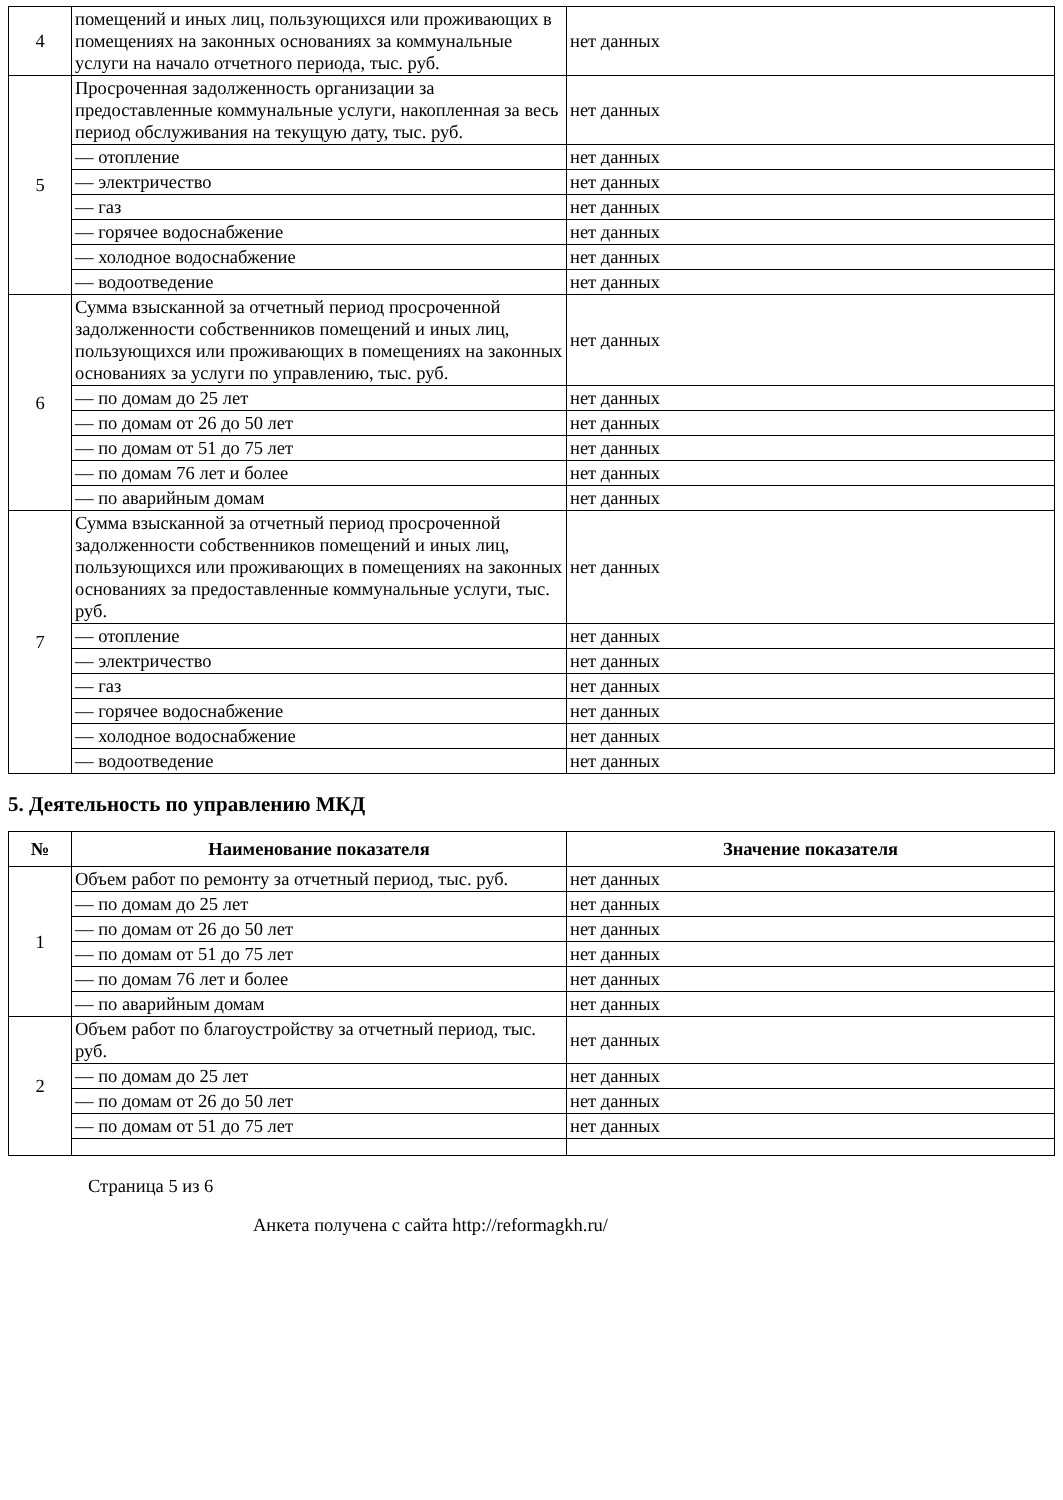| 4 | помещений и иных лиц, пользующихся или проживающих в помещениях на законных основаниях за коммунальные услуги на начало отчетного периода, тыс. руб. | нет данных |
| 5 | Просроченная задолженность организации за предоставленные коммунальные услуги, накопленная за весь период обслуживания на текущую дату, тыс. руб. | нет данных |
| | — отопление | нет данных |
| | — электричество | нет данных |
| | — газ | нет данных |
| | — горячее водоснабжение | нет данных |
| | — холодное водоснабжение | нет данных |
| | — водоотведение | нет данных |
| 6 | Сумма взысканной за отчетный период просроченной задолженности собственников помещений и иных лиц, пользующихся или проживающих в помещениях на законных основаниях за услуги по управлению, тыс. руб. | нет данных |
| | — по домам до 25 лет | нет данных |
| | — по домам от 26 до 50 лет | нет данных |
| | — по домам от 51 до 75 лет | нет данных |
| | — по домам 76 лет и более | нет данных |
| | — по аварийным домам | нет данных |
| 7 | Сумма взысканной за отчетный период просроченной задолженности собственников помещений и иных лиц, пользующихся или проживающих в помещениях на законных основаниях за предоставленные коммунальные услуги, тыс. руб. | нет данных |
| | — отопление | нет данных |
| | — электричество | нет данных |
| | — газ | нет данных |
| | — горячее водоснабжение | нет данных |
| | — холодное водоснабжение | нет данных |
| | — водоотведение | нет данных |
5. Деятельность по управлению МКД
| № | Наименование показателя | Значение показателя |
| --- | --- | --- |
| 1 | Объем работ по ремонту за отчетный период, тыс. руб. | нет данных |
| | — по домам до 25 лет | нет данных |
| | — по домам от 26 до 50 лет | нет данных |
| | — по домам от 51 до 75 лет | нет данных |
| | — по домам 76 лет и более | нет данных |
| | — по аварийным домам | нет данных |
| 2 | Объем работ по благоустройству за отчетный период, тыс. руб. | нет данных |
| | — по домам до 25 лет | нет данных |
| | — по домам от 26 до 50 лет | нет данных |
| | — по домам от 51 до 75 лет | нет данных |
Страница 5 из 6
Анкета получена с сайта http://reformagkh.ru/